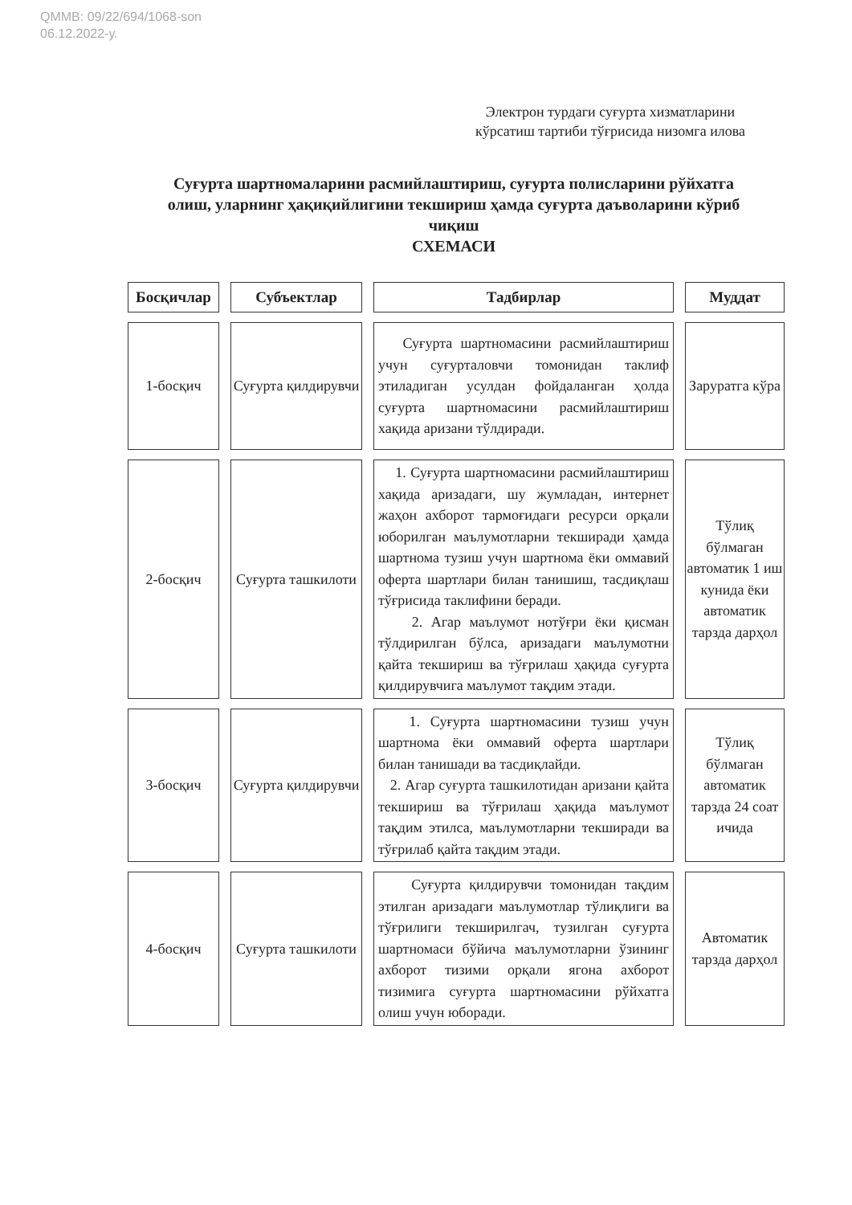QMMB: 09/22/694/1068-son
06.12.2022-у.
Электрон турдаги суғурта хизматларини кўрсатиш тартиби тўғрисида низомга илова
Суғурта шартномаларини расмийлаштириш, суғурта полисларини рўйхатга олиш, уларнинг ҳақиқийлигини текшириш ҳамда суғурта даъволарини кўриб чиқиш
СХЕМАСИ
| Босқичлар | Субъектлар | Тадбирлар | Муддат |
| --- | --- | --- | --- |
| 1-босқич | Суғурта қилдирувчи | Суғурта шартномасини расмийлаштириш учун суғурталовчи томонидан таклиф этиладиган усулдан фойдаланган ҳолда суғурта шартномасини расмийлаштириш хақида аризани тўлдиради. | Заруратга кўра |
| 2-босқич | Суғурта ташкилоти | 1. Суғурта шартномасини расмийлаштириш хақида аризадаги, шу жумладан, интернет жаҳон ахборот тармоғидаги ресурси орқали юборилган маълумотларни текширади ҳамда шартнома тузиш учун шартнома ёки оммавий оферта шартлари билан танишиш, тасдиқлаш тўғрисида таклифини беради. 2. Агар маълумот нотўғри ёки қисман тўлдирилган бўлса, аризадаги маълумотни қайта текшириш ва тўғрилаш ҳақида суғурта қилдирувчига маълумот тақдим этади. | Тўлиқ бўлмаган автоматик 1 иш кунида ёки автоматик тарзда дарҳол |
| 3-босқич | Суғурта қилдирувчи | 1. Суғурта шартномасини тузиш учун шартнома ёки оммавий оферта шартлари билан танишади ва тасдиқлайди. 2. Агар суғурта ташкилотидан аризани қайта текшириш ва тўғрилаш ҳақида маълумот тақдим этилса, маълумотларни текширади ва тўғрилаб қайта тақдим этади. | Тўлиқ бўлмаган автоматик тарзда 24 соат ичида |
| 4-босқич | Суғурта ташкилоти | Суғурта қилдирувчи томонидан тақдим этилган аризадаги маълумотлар тўлиқлиги ва тўғрилиги текширилгач, тузилган суғурта шартномаси бўйича маълумотларни ўзининг ахборот тизими орқали ягона ахборот тизимига суғурта шартномасини рўйхатга олиш учун юборади. | Автоматик тарзда дарҳол |